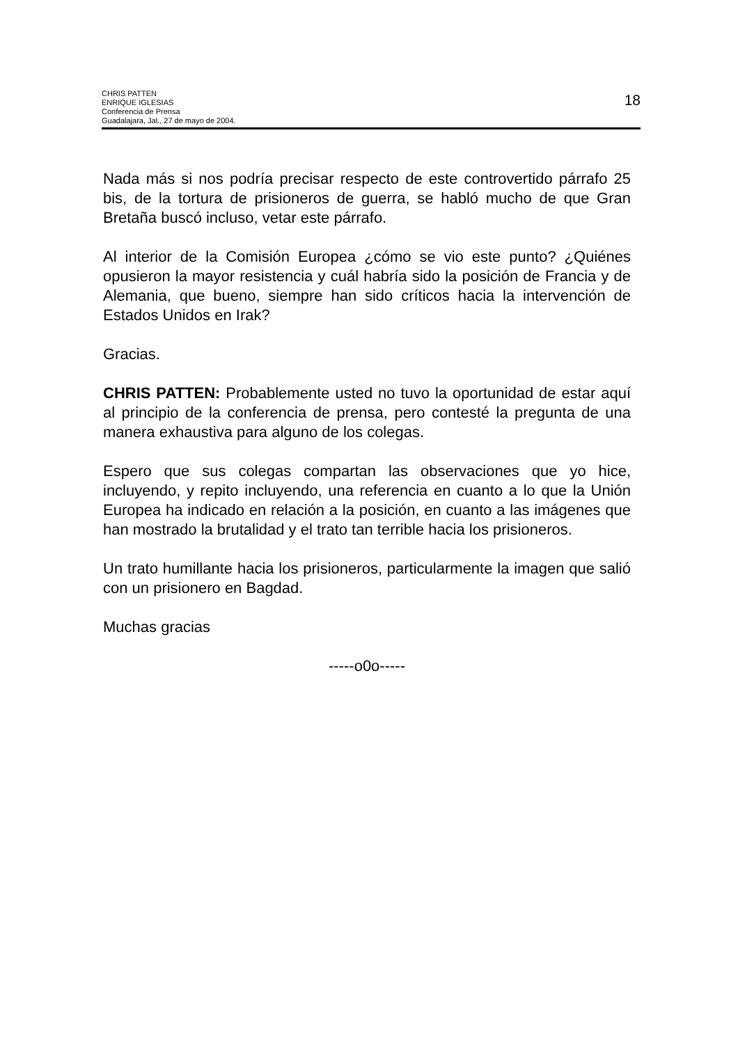CHRIS PATTEN
ENRIQUE IGLESIAS
Conferencia de Prensa
Guadalajara, Jal., 27 de mayo de 2004.
18
Nada más si nos podría precisar respecto de este controvertido párrafo 25 bis, de la tortura de prisioneros de guerra, se habló mucho de que Gran Bretaña buscó incluso, vetar este párrafo.
Al interior de la Comisión Europea ¿cómo se vio este punto? ¿Quiénes opusieron la mayor resistencia y cuál habría sido la posición de Francia y de Alemania, que bueno, siempre han sido críticos hacia la intervención de Estados Unidos en Irak?
Gracias.
CHRIS PATTEN: Probablemente usted no tuvo la oportunidad de estar aquí al principio de la conferencia de prensa, pero contesté la pregunta de una manera exhaustiva para alguno de los colegas.
Espero que sus colegas compartan las observaciones que yo hice, incluyendo, y repito incluyendo, una referencia en cuanto a lo que la Unión Europea ha indicado en relación a la posición, en cuanto a las imágenes que han mostrado la brutalidad y el trato tan terrible hacia los prisioneros.
Un trato humillante hacia los prisioneros, particularmente la imagen que salió con un prisionero en Bagdad.
Muchas gracias
-----o0o-----